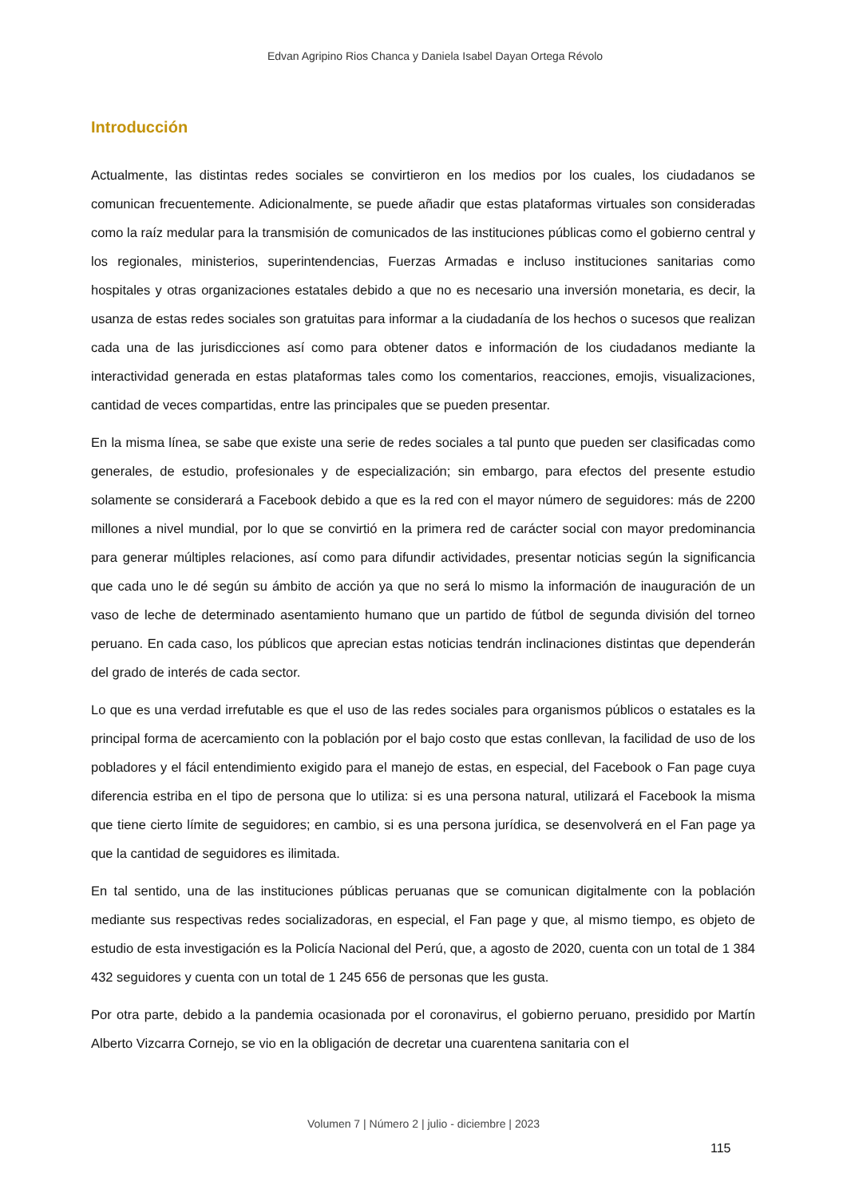Edvan Agripino Rios Chanca y Daniela Isabel Dayan Ortega Révolo
Introducción
Actualmente, las distintas redes sociales se convirtieron en los medios por los cuales, los ciudadanos se comunican frecuentemente. Adicionalmente, se puede añadir que estas plataformas virtuales son consideradas como la raíz medular para la transmisión de comunicados de las instituciones públicas como el gobierno central y los regionales, ministerios, superintendencias, Fuerzas Armadas e incluso instituciones sanitarias como hospitales y otras organizaciones estatales debido a que no es necesario una inversión monetaria, es decir, la usanza de estas redes sociales son gratuitas para informar a la ciudadanía de los hechos o sucesos que realizan cada una de las jurisdicciones así como para obtener datos e información de los ciudadanos mediante la interactividad generada en estas plataformas tales como los comentarios, reacciones, emojis, visualizaciones, cantidad de veces compartidas, entre las principales que se pueden presentar.
En la misma línea, se sabe que existe una serie de redes sociales a tal punto que pueden ser clasificadas como generales, de estudio, profesionales y de especialización; sin embargo, para efectos del presente estudio solamente se considerará a Facebook debido a que es la red con el mayor número de seguidores: más de 2200 millones a nivel mundial, por lo que se convirtió en la primera red de carácter social con mayor predominancia para generar múltiples relaciones, así como para difundir actividades, presentar noticias según la significancia que cada uno le dé según su ámbito de acción ya que no será lo mismo la información de inauguración de un vaso de leche de determinado asentamiento humano que un partido de fútbol de segunda división del torneo peruano. En cada caso, los públicos que aprecian estas noticias tendrán inclinaciones distintas que dependerán del grado de interés de cada sector.
Lo que es una verdad irrefutable es que el uso de las redes sociales para organismos públicos o estatales es la principal forma de acercamiento con la población por el bajo costo que estas conllevan, la facilidad de uso de los pobladores y el fácil entendimiento exigido para el manejo de estas, en especial, del Facebook o Fan page cuya diferencia estriba en el tipo de persona que lo utiliza: si es una persona natural, utilizará el Facebook la misma que tiene cierto límite de seguidores; en cambio, si es una persona jurídica, se desenvolverá en el Fan page ya que la cantidad de seguidores es ilimitada.
En tal sentido, una de las instituciones públicas peruanas que se comunican digitalmente con la población mediante sus respectivas redes socializadoras, en especial, el Fan page y que, al mismo tiempo, es objeto de estudio de esta investigación es la Policía Nacional del Perú, que, a agosto de 2020, cuenta con un total de 1 384 432 seguidores y cuenta con un total de 1 245 656 de personas que les gusta.
Por otra parte, debido a la pandemia ocasionada por el coronavirus, el gobierno peruano, presidido por Martín Alberto Vizcarra Cornejo, se vio en la obligación de decretar una cuarentena sanitaria con el
Volumen 7 | Número 2 | julio - diciembre | 2023
115